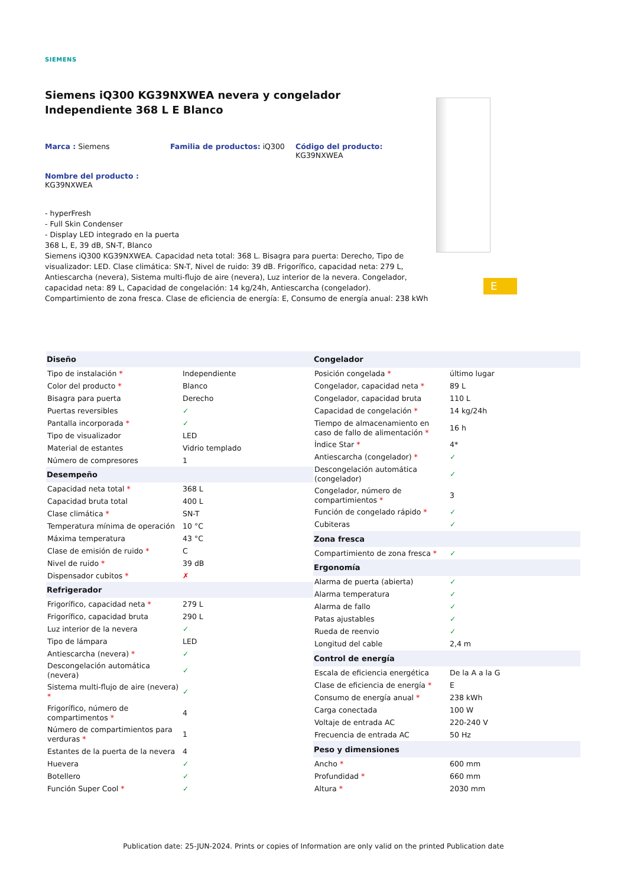SIEMENS
Siemens iQ300 KG39NXWEA nevera y congelador Independiente 368 L E Blanco
Marca : Siemens Familia de productos: iQ300 Código del producto:
KG39NXWEA
Nombre del producto :
KG39NXWEA
- hyperFresh
- Full Skin Condenser
- Display LED integrado en la puerta
368 L, E, 39 dB, SN-T, Blanco
Siemens iQ300 KG39NXWEA. Capacidad neta total: 368 L. Bisagra para puerta: Derecho, Tipo de visualizador: LED. Clase climática: SN-T, Nivel de ruido: 39 dB. Frigorífico, capacidad neta: 279 L, Antiescarcha (nevera), Sistema multi-flujo de aire (nevera), Luz interior de la nevera. Congelador, capacidad neta: 89 L, Capacidad de congelación: 14 kg/24h, Antiescarcha (congelador). Compartimiento de zona fresca. Clase de eficiencia de energía: E, Consumo de energía anual: 238 kWh
E
| Diseño | |
| --- | --- |
| Tipo de instalación * | Independiente |
| Color del producto * | Blanco |
| Bisagra para puerta | Derecho |
| Puertas reversibles | ✓ |
| Pantalla incorporada * | ✓ |
| Tipo de visualizador | LED |
| Material de estantes | Vidrio templado |
| Número de compresores | 1 |
| Desempeño | |
| Capacidad neta total * | 368 L |
| Capacidad bruta total | 400 L |
| Clase climática * | SN-T |
| Temperatura mínima de operación | 10 °C |
| Máxima temperatura | 43 °C |
| Clase de emisión de ruido * | C |
| Nivel de ruido * | 39 dB |
| Dispensador cubitos * | ✗ |
| Refrigerador | |
| Frigorífico, capacidad neta * | 279 L |
| Frigorífico, capacidad bruta | 290 L |
| Luz interior de la nevera | ✓ |
| Tipo de lámpara | LED |
| Antiescarcha (nevera) * | ✓ |
| Descongelación automática (nevera) | ✓ |
| Sistema multi-flujo de aire (nevera) * | ✓ |
| Frigorífico, número de compartimentos * | 4 |
| Número de compartimientos para verduras * | 1 |
| Estantes de la puerta de la nevera | 4 |
| Huevera | ✓ |
| Botellero | ✓ |
| Función Super Cool * | ✓ |
| Congelador | |
| --- | --- |
| Posición congelada * | último lugar |
| Congelador, capacidad neta * | 89 L |
| Congelador, capacidad bruta | 110 L |
| Capacidad de congelación * | 14 kg/24h |
| Tiempo de almacenamiento en caso de fallo de alimentación * | 16 h |
| Índice Star * | 4* |
| Antiescarcha (congelador) * | ✓ |
| Descongelación automática (congelador) | ✓ |
| Congelador, número de compartimientos * | 3 |
| Función de congelado rápido * | ✓ |
| Cubiteras | ✓ |
| Zona fresca | |
| Compartimiento de zona fresca * | ✓ |
| Ergonomía | |
| Alarma de puerta (abierta) | ✓ |
| Alarma temperatura | ✓ |
| Alarma de fallo | ✓ |
| Patas ajustables | ✓ |
| Rueda de reenvio | ✓ |
| Longitud del cable | 2,4 m |
| Control de energía | |
| Escala de eficiencia energética | De la A a la G |
| Clase de eficiencia de energía * | E |
| Consumo de energía anual * | 238 kWh |
| Carga conectada | 100 W |
| Voltaje de entrada AC | 220-240 V |
| Frecuencia de entrada AC | 50 Hz |
| Peso y dimensiones | |
| Ancho * | 600 mm |
| Profundidad * | 660 mm |
| Altura * | 2030 mm |
Publication date: 25-JUN-2024. Prints or copies of Information are only valid on the printed Publication date